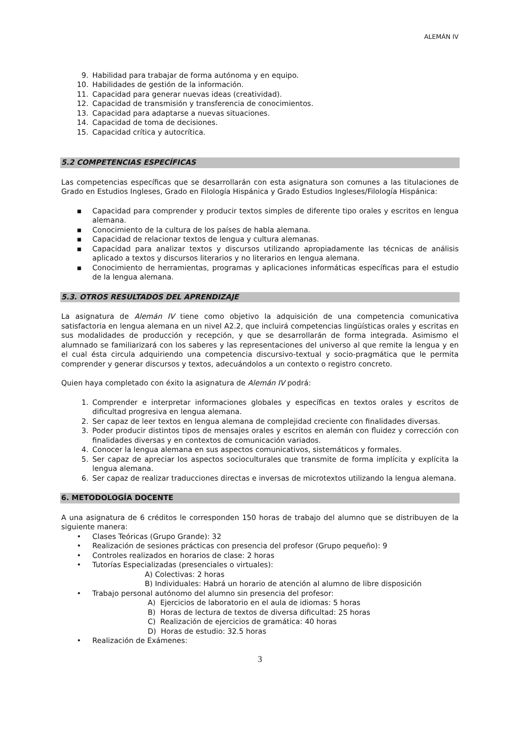ALEMÁN IV
9. Habilidad para trabajar de forma autónoma y en equipo.
10. Habilidades de gestión de la información.
11. Capacidad para generar nuevas ideas (creatividad).
12. Capacidad de transmisión y transferencia de conocimientos.
13. Capacidad para adaptarse a nuevas situaciones.
14. Capacidad de toma de decisiones.
15. Capacidad crítica y autocrítica.
5.2 COMPETENCIAS ESPECÍFICAS
Las competencias específicas que se desarrollarán con esta asignatura son comunes a las titulaciones de Grado en Estudios Ingleses, Grado en Filología Hispánica y Grado Estudios Ingleses/Filología Hispánica:
▪ Capacidad para comprender y producir textos simples de diferente tipo orales y escritos en lengua alemana.
▪ Conocimiento de la cultura de los países de habla alemana.
▪ Capacidad de relacionar textos de lengua y cultura alemanas.
▪ Capacidad para analizar textos y discursos utilizando apropiadamente las técnicas de análisis aplicado a textos y discursos literarios y no literarios en lengua alemana.
▪ Conocimiento de herramientas, programas y aplicaciones informáticas específicas para el estudio de la lengua alemana.
5.3. OTROS RESULTADOS DEL APRENDIZAJE
La asignatura de Alemán IV tiene como objetivo la adquisición de una competencia comunicativa satisfactoria en lengua alemana en un nivel A2.2, que incluirá competencias lingüísticas orales y escritas en sus modalidades de producción y recepción, y que se desarrollarán de forma integrada. Asimismo el alumnado se familiarizará con los saberes y las representaciones del universo al que remite la lengua y en el cual ésta circula adquiriendo una competencia discursivo-textual y socio-pragmática que le permita comprender y generar discursos y textos, adecuándolos a un contexto o registro concreto.
Quien haya completado con éxito la asignatura de Alemán IV podrá:
1. Comprender e interpretar informaciones globales y específicas en textos orales y escritos de dificultad progresiva en lengua alemana.
2. Ser capaz de leer textos en lengua alemana de complejidad creciente con finalidades diversas.
3. Poder producir distintos tipos de mensajes orales y escritos en alemán con fluidez y corrección con finalidades diversas y en contextos de comunicación variados.
4. Conocer la lengua alemana en sus aspectos comunicativos, sistemáticos y formales.
5. Ser capaz de apreciar los aspectos socioculturales que transmite de forma implícita y explícita la lengua alemana.
6. Ser capaz de realizar traducciones directas e inversas de microtextos utilizando la lengua alemana.
6. METODOLOGÍA DOCENTE
A una asignatura de 6 créditos le corresponden 150 horas de trabajo del alumno que se distribuyen de la siguiente manera:
• Clases Teóricas (Grupo Grande): 32
• Realización de sesiones prácticas con presencia del profesor (Grupo pequeño): 9
• Controles realizados en horarios de clase: 2 horas
• Tutorías Especializadas (presenciales o virtuales):
A) Colectivas: 2 horas
B) Individuales: Habrá un horario de atención al alumno de libre disposición
• Trabajo personal autónomo del alumno sin presencia del profesor:
A) Ejercicios de laboratorio en el aula de idiomas: 5 horas
B) Horas de lectura de textos de diversa dificultad: 25 horas
C) Realización de ejercicios de gramática: 40 horas
D) Horas de estudio: 32.5 horas
• Realización de Exámenes:
3